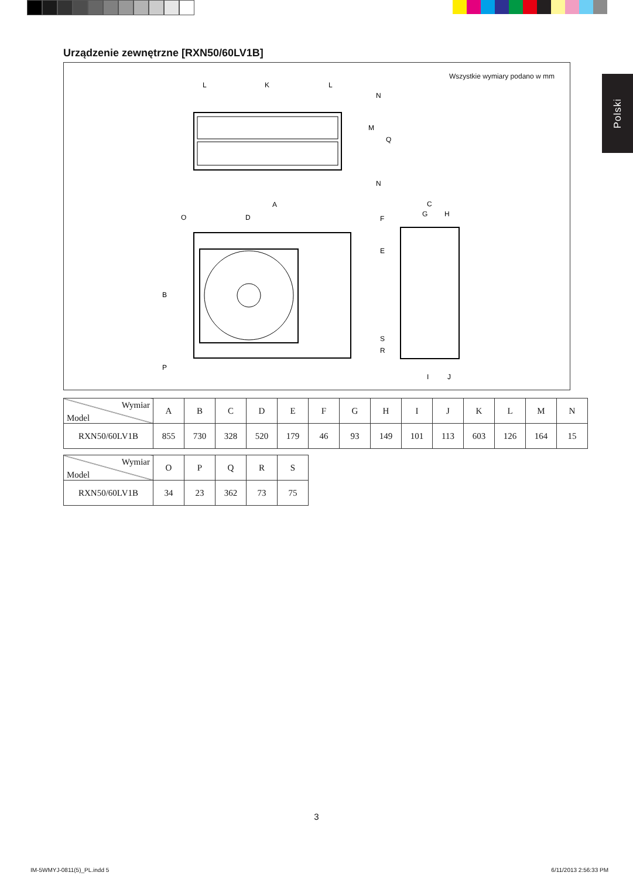Urządzenie zewnętrzne [RXN50/60LV1B]
Polski
Wszystkie wymiary podano w mm
L
K
L
A
D
O
C
G
H
B
P
I
J
N
M
Q
N
F
E
S
R
| Wymiar Model | A | B | C | D | E | F | G | H | I | J | K | L | M | N |
| --- | --- | --- | --- | --- | --- | --- | --- | --- | --- | --- | --- | --- | --- | --- |
| RXN50/60LV1B | 855 | 730 | 328 | 520 | 179 | 46 | 93 | 149 | 101 | 113 | 603 | 126 | 164 | 15 |
| Wymiar Model | O | P | Q | R | S |
| --- | --- | --- | --- | --- | --- |
| RXN50/60LV1B | 34 | 23 | 362 | 73 | 75 |
3
IM-5WMYJ-0811(5)_PL.indd 5 6/11/2013 2:56:33 PM